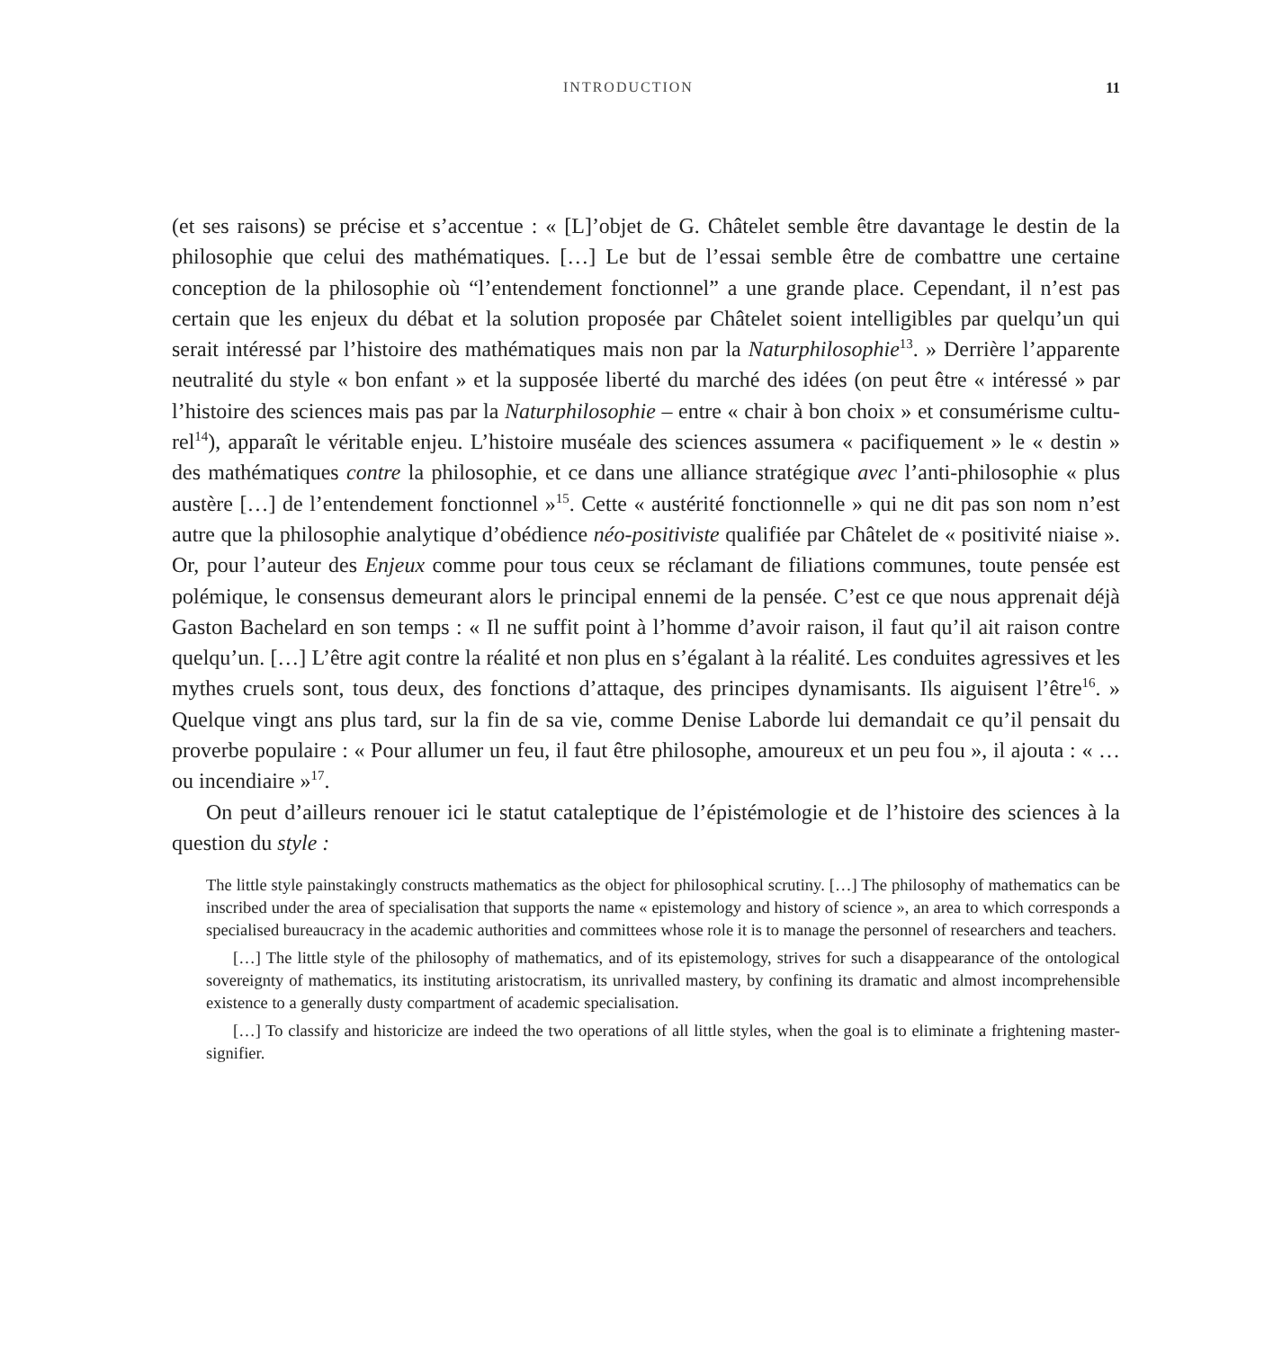INTRODUCTION 11
(et ses raisons) se précise et s’accentue : « [L]’objet de G. Châtelet semble être davantage le destin de la philosophie que celui des mathématiques. […] Le but de l’essai semble être de combattre une certaine conception de la philosophie où “l’entendement fonctionnel” a une grande place. Cependant, il n’est pas certain que les enjeux du débat et la solution proposée par Châtelet soient intelligibles par quelqu’un qui serait intéressé par l’histoire des mathé­matiques mais non par la Naturphilosophie<sup>13</sup>. » Derrière l’apparente neutralité du style « bon enfant » et la supposée liberté du marché des idées (on peut être « intéressé » par l’histoire des sciences mais pas par la Naturphilosophie – entre « chair à bon choix » et consumérisme cultu­rel<sup>14</sup>), apparaît le véritable enjeu. L’histoire muséale des sciences assumera « pacifiquement » le « destin » des mathématiques contre la philosophie, et ce dans une alliance stratégique avec l’anti-philosophie « plus austère […] de l’entendement fonctionnel »<sup>15</sup>. Cette « austérité fonctionnelle » qui ne dit pas son nom n’est autre que la philosophie analytique d’obédience néo-positiviste qualifiée par Châtelet de « positivité niaise ». Or, pour l’auteur des Enjeux comme pour tous ceux se réclamant de filiations communes, toute pensée est polémique, le consensus demeurant alors le principal ennemi de la pensée. C’est ce que nous apprenait déjà Gaston Bachelard en son temps : « Il ne suffit point à l’homme d’avoir raison, il faut qu’il ait raison contre quelqu’un. […] L’être agit contre la réalité et non plus en s’égalant à la réalité. Les conduites agressives et les mythes cruels sont, tous deux, des fonctions d’attaque, des principes dynamisants. Ils aiguisent l’être<sup>16</sup>. » Quelque vingt ans plus tard, sur la fin de sa vie, comme Denise Laborde lui demandait ce qu’il pensait du proverbe populaire : « Pour allumer un feu, il faut être philosophe, amoureux et un peu fou », il ajouta : « … ou incendiaire »<sup>17</sup>.
On peut d’ailleurs renouer ici le statut cataleptique de l’épistémologie et de l’histoire des sciences à la question du style :
The little style painstakingly constructs mathematics as the object for philosophical scrutiny. […] The philo­sophy of mathematics can be inscribed under the area of specialisation that supports the name « epistemology and history of science », an area to which corresponds a specialised bureaucracy in the academic authorities and committees whose role it is to manage the personnel of researchers and teachers.
[…] The little style of the philosophy of mathematics, and of its epistemology, strives for such a disap­pearance of the ontological sovereignty of mathematics, its instituting aristocratism, its unrivalled mastery, by confining its dramatic and almost incomprehensible existence to a generally dusty compartment of academic specialisation.
[…] To classify and historicize are indeed the two operations of all little styles, when the goal is to eliminate a frightening master-signifier.